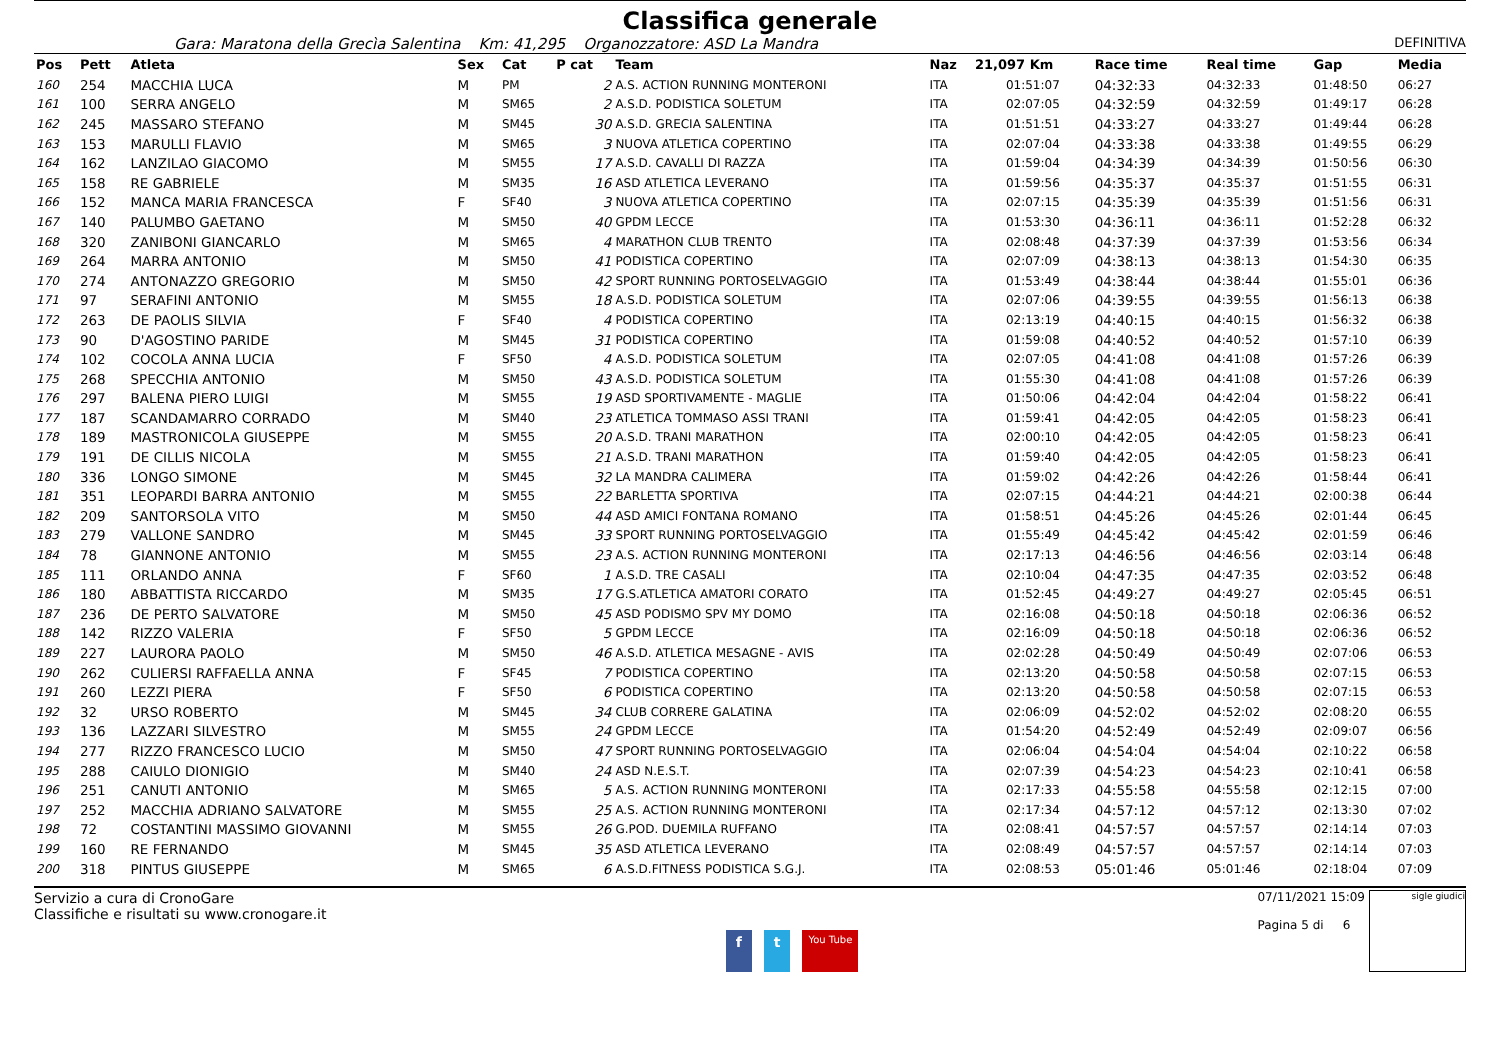Classifica generale
Gara: Maratona della Grecìa Salentina Km: 41,295 Organozzatore: ASD La Mandra DEFINITIVA
| Pos | Pett | Atleta | Sex | Cat | P cat | Team | Naz | 21,097 Km | Race time | Real time | Gap | Media |
| --- | --- | --- | --- | --- | --- | --- | --- | --- | --- | --- | --- | --- |
| 160 | 254 | MACCHIA LUCA | M | PM | 2 | A.S. ACTION RUNNING MONTERONI | ITA | 01:51:07 | 04:32:33 | 04:32:33 | 01:48:50 | 06:27 |
| 161 | 100 | SERRA ANGELO | M | SM65 | 2 | A.S.D. PODISTICA SOLETUM | ITA | 02:07:05 | 04:32:59 | 04:32:59 | 01:49:17 | 06:28 |
| 162 | 245 | MASSARO STEFANO | M | SM45 | 30 | A.S.D. GRECIA SALENTINA | ITA | 01:51:51 | 04:33:27 | 04:33:27 | 01:49:44 | 06:28 |
| 163 | 153 | MARULLI FLAVIO | M | SM65 | 3 | NUOVA ATLETICA COPERTINO | ITA | 02:07:04 | 04:33:38 | 04:33:38 | 01:49:55 | 06:29 |
| 164 | 162 | LANZILAO GIACOMO | M | SM55 | 17 | A.S.D. CAVALLI DI RAZZA | ITA | 01:59:04 | 04:34:39 | 04:34:39 | 01:50:56 | 06:30 |
| 165 | 158 | RE GABRIELE | M | SM35 | 16 | ASD ATLETICA LEVERANO | ITA | 01:59:56 | 04:35:37 | 04:35:37 | 01:51:55 | 06:31 |
| 166 | 152 | MANCA MARIA FRANCESCA | F | SF40 | 3 | NUOVA ATLETICA COPERTINO | ITA | 02:07:15 | 04:35:39 | 04:35:39 | 01:51:56 | 06:31 |
| 167 | 140 | PALUMBO GAETANO | M | SM50 | 40 | GPDM LECCE | ITA | 01:53:30 | 04:36:11 | 04:36:11 | 01:52:28 | 06:32 |
| 168 | 320 | ZANIBONI GIANCARLO | M | SM65 | 4 | MARATHON CLUB TRENTO | ITA | 02:08:48 | 04:37:39 | 04:37:39 | 01:53:56 | 06:34 |
| 169 | 264 | MARRA ANTONIO | M | SM50 | 41 | PODISTICA COPERTINO | ITA | 02:07:09 | 04:38:13 | 04:38:13 | 01:54:30 | 06:35 |
| 170 | 274 | ANTONAZZO GREGORIO | M | SM50 | 42 | SPORT RUNNING PORTOSELVAGGIO | ITA | 01:53:49 | 04:38:44 | 04:38:44 | 01:55:01 | 06:36 |
| 171 | 97 | SERAFINI ANTONIO | M | SM55 | 18 | A.S.D. PODISTICA SOLETUM | ITA | 02:07:06 | 04:39:55 | 04:39:55 | 01:56:13 | 06:38 |
| 172 | 263 | DE PAOLIS SILVIA | F | SF40 | 4 | PODISTICA COPERTINO | ITA | 02:13:19 | 04:40:15 | 04:40:15 | 01:56:32 | 06:38 |
| 173 | 90 | D'AGOSTINO PARIDE | M | SM45 | 31 | PODISTICA COPERTINO | ITA | 01:59:08 | 04:40:52 | 04:40:52 | 01:57:10 | 06:39 |
| 174 | 102 | COCOLA ANNA LUCIA | F | SF50 | 4 | A.S.D. PODISTICA SOLETUM | ITA | 02:07:05 | 04:41:08 | 04:41:08 | 01:57:26 | 06:39 |
| 175 | 268 | SPECCHIA ANTONIO | M | SM50 | 43 | A.S.D. PODISTICA SOLETUM | ITA | 01:55:30 | 04:41:08 | 04:41:08 | 01:57:26 | 06:39 |
| 176 | 297 | BALENA PIERO LUIGI | M | SM55 | 19 | ASD SPORTIVAMENTE - MAGLIE | ITA | 01:50:06 | 04:42:04 | 04:42:04 | 01:58:22 | 06:41 |
| 177 | 187 | SCANDAMARRO CORRADO | M | SM40 | 23 | ATLETICA TOMMASO ASSI TRANI | ITA | 01:59:41 | 04:42:05 | 04:42:05 | 01:58:23 | 06:41 |
| 178 | 189 | MASTRONICOLA GIUSEPPE | M | SM55 | 20 | A.S.D. TRANI MARATHON | ITA | 02:00:10 | 04:42:05 | 04:42:05 | 01:58:23 | 06:41 |
| 179 | 191 | DE CILLIS NICOLA | M | SM55 | 21 | A.S.D. TRANI MARATHON | ITA | 01:59:40 | 04:42:05 | 04:42:05 | 01:58:23 | 06:41 |
| 180 | 336 | LONGO SIMONE | M | SM45 | 32 | LA MANDRA CALIMERA | ITA | 01:59:02 | 04:42:26 | 04:42:26 | 01:58:44 | 06:41 |
| 181 | 351 | LEOPARDI BARRA ANTONIO | M | SM55 | 22 | BARLETTA SPORTIVA | ITA | 02:07:15 | 04:44:21 | 04:44:21 | 02:00:38 | 06:44 |
| 182 | 209 | SANTORSOLA VITO | M | SM50 | 44 | ASD AMICI FONTANA ROMANO | ITA | 01:58:51 | 04:45:26 | 04:45:26 | 02:01:44 | 06:45 |
| 183 | 279 | VALLONE SANDRO | M | SM45 | 33 | SPORT RUNNING PORTOSELVAGGIO | ITA | 01:55:49 | 04:45:42 | 04:45:42 | 02:01:59 | 06:46 |
| 184 | 78 | GIANNONE ANTONIO | M | SM55 | 23 | A.S. ACTION RUNNING MONTERONI | ITA | 02:17:13 | 04:46:56 | 04:46:56 | 02:03:14 | 06:48 |
| 185 | 111 | ORLANDO ANNA | F | SF60 | 1 | A.S.D. TRE CASALI | ITA | 02:10:04 | 04:47:35 | 04:47:35 | 02:03:52 | 06:48 |
| 186 | 180 | ABBATTISTA RICCARDO | M | SM35 | 17 | G.S.ATLETICA AMATORI CORATO | ITA | 01:52:45 | 04:49:27 | 04:49:27 | 02:05:45 | 06:51 |
| 187 | 236 | DE PERTO SALVATORE | M | SM50 | 45 | ASD PODISMO SPV MY DOMO | ITA | 02:16:08 | 04:50:18 | 04:50:18 | 02:06:36 | 06:52 |
| 188 | 142 | RIZZO VALERIA | F | SF50 | 5 | GPDM LECCE | ITA | 02:16:09 | 04:50:18 | 04:50:18 | 02:06:36 | 06:52 |
| 189 | 227 | LAURORA PAOLO | M | SM50 | 46 | A.S.D. ATLETICA MESAGNE - AVIS | ITA | 02:02:28 | 04:50:49 | 04:50:49 | 02:07:06 | 06:53 |
| 190 | 262 | CULIERSI RAFFAELLA ANNA | F | SF45 | 7 | PODISTICA COPERTINO | ITA | 02:13:20 | 04:50:58 | 04:50:58 | 02:07:15 | 06:53 |
| 191 | 260 | LEZZI PIERA | F | SF50 | 6 | PODISTICA COPERTINO | ITA | 02:13:20 | 04:50:58 | 04:50:58 | 02:07:15 | 06:53 |
| 192 | 32 | URSO ROBERTO | M | SM45 | 34 | CLUB CORRERE GALATINA | ITA | 02:06:09 | 04:52:02 | 04:52:02 | 02:08:20 | 06:55 |
| 193 | 136 | LAZZARI SILVESTRO | M | SM55 | 24 | GPDM LECCE | ITA | 01:54:20 | 04:52:49 | 04:52:49 | 02:09:07 | 06:56 |
| 194 | 277 | RIZZO FRANCESCO LUCIO | M | SM50 | 47 | SPORT RUNNING PORTOSELVAGGIO | ITA | 02:06:04 | 04:54:04 | 04:54:04 | 02:10:22 | 06:58 |
| 195 | 288 | CAIULO DIONIGIO | M | SM40 | 24 | ASD N.E.S.T. | ITA | 02:07:39 | 04:54:23 | 04:54:23 | 02:10:41 | 06:58 |
| 196 | 251 | CANUTI ANTONIO | M | SM65 | 5 | A.S. ACTION RUNNING MONTERONI | ITA | 02:17:33 | 04:55:58 | 04:55:58 | 02:12:15 | 07:00 |
| 197 | 252 | MACCHIA ADRIANO SALVATORE | M | SM55 | 25 | A.S. ACTION RUNNING MONTERONI | ITA | 02:17:34 | 04:57:12 | 04:57:12 | 02:13:30 | 07:02 |
| 198 | 72 | COSTANTINI MASSIMO GIOVANNI | M | SM55 | 26 | G.POD. DUEMILA RUFFANO | ITA | 02:08:41 | 04:57:57 | 04:57:57 | 02:14:14 | 07:03 |
| 199 | 160 | RE FERNANDO | M | SM45 | 35 | ASD ATLETICA LEVERANO | ITA | 02:08:49 | 04:57:57 | 04:57:57 | 02:14:14 | 07:03 |
| 200 | 318 | PINTUS GIUSEPPE | M | SM65 | 6 | A.S.D.FITNESS PODISTICA S.G.J. | ITA | 02:08:53 | 05:01:46 | 05:01:46 | 02:18:04 | 07:09 |
Servizio a cura di CronoGare
Classifiche e risultati su www.cronogare.it
f t You Tube
07/11/2021 15:09
Pagina 5 di 6
sigle giudici